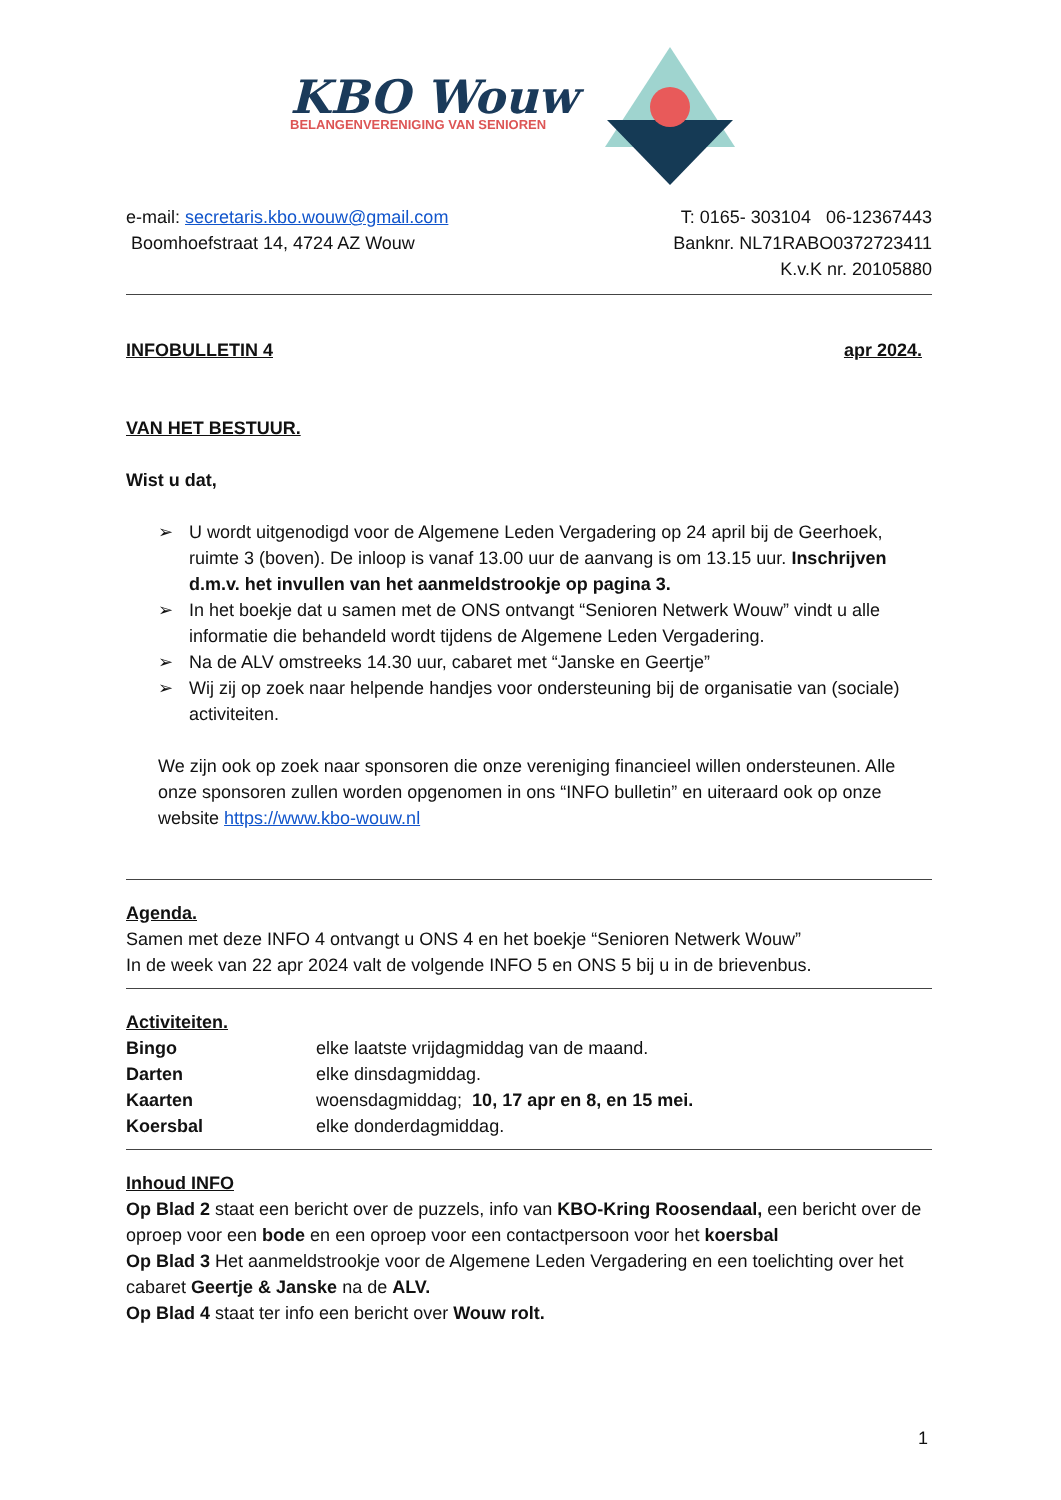KBO Wouw
BELANGENVERENIGING VAN SENIOREN
e-mail: secretaris.kbo.wouw@gmail.com
Boomhoefstraat 14, 4724 AZ Wouw
T: 0165- 303104 06-12367443
Banknr. NL71RABO0372723411
K.v.K nr. 20105880
INFOBULLETIN 4 apr 2024.
VAN HET BESTUUR.
Wist u dat,
➢ U wordt uitgenodigd voor de Algemene Leden Vergadering op 24 april bij de Geerhoek, ruimte 3 (boven). De inloop is vanaf 13.00 uur de aanvang is om 13.15 uur. Inschrijven d.m.v. het invullen van het aanmeldstrookje op pagina 3.
➢ In het boekje dat u samen met de ONS ontvangt “Senioren Netwerk Wouw” vindt u alle informatie die behandeld wordt tijdens de Algemene Leden Vergadering.
➢ Na de ALV omstreeks 14.30 uur, cabaret met “Janske en Geertje”
➢ Wij zij op zoek naar helpende handjes voor ondersteuning bij de organisatie van (sociale) activiteiten.
We zijn ook op zoek naar sponsoren die onze vereniging financieel willen ondersteunen. Alle onze sponsoren zullen worden opgenomen in ons “INFO bulletin” en uiteraard ook op onze website https://www.kbo-wouw.nl
Agenda.
Samen met deze INFO 4 ontvangt u ONS 4 en het boekje “Senioren Netwerk Wouw”
In de week van 22 apr 2024 valt de volgende INFO 5 en ONS 5 bij u in de brievenbus.
Activiteiten.
Bingo elke laatste vrijdagmiddag van de maand.
Darten elke dinsdagmiddag.
Kaarten woensdagmiddag; 10, 17 apr en 8, en 15 mei.
Koersbal elke donderdagmiddag.
Inhoud INFO
Op Blad 2 staat een bericht over de puzzels, info van KBO-Kring Roosendaal, een bericht over de oproep voor een bode en een oproep voor een contactpersoon voor het koersbal
Op Blad 3 Het aanmeldstrookje voor de Algemene Leden Vergadering en een toelichting over het cabaret Geertje & Janske na de ALV.
Op Blad 4 staat ter info een bericht over Wouw rolt.
1